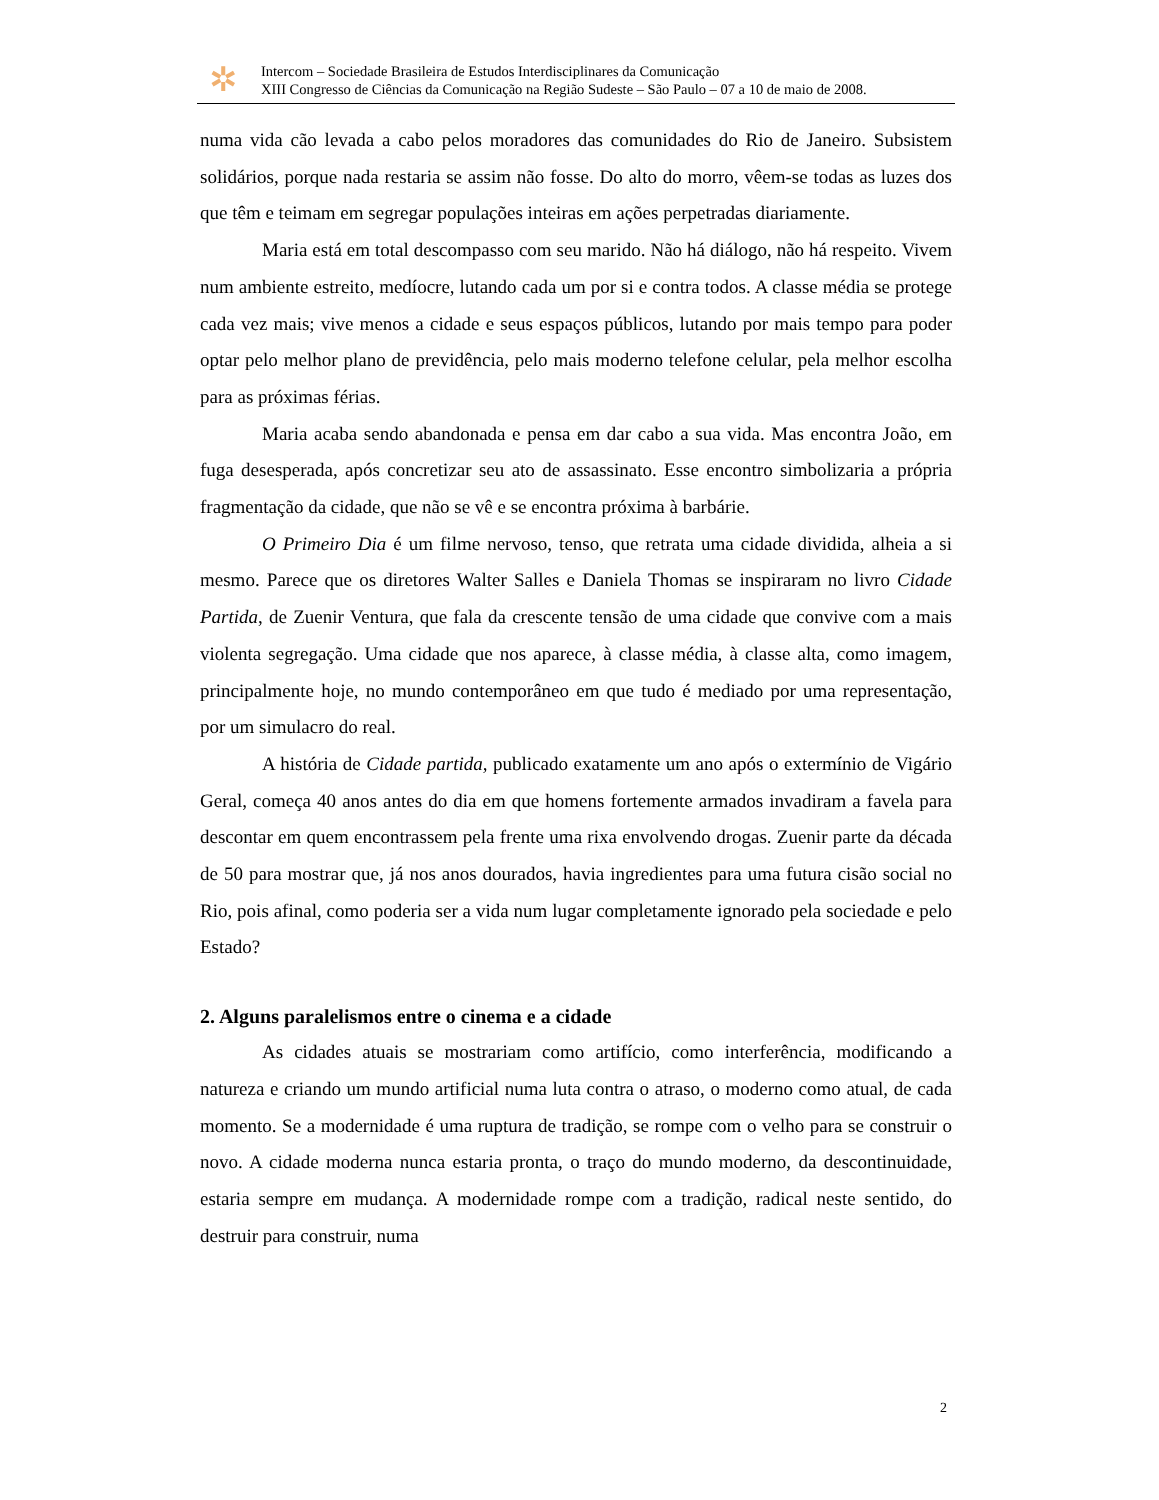✲
Intercom – Sociedade Brasileira de Estudos Interdisciplinares da Comunicação
XIII Congresso de Ciências da Comunicação na Região Sudeste – São Paulo – 07 a 10 de maio de 2008.
numa vida cão levada a cabo pelos moradores das comunidades do Rio de Janeiro. Subsistem solidários, porque nada restaria se assim não fosse. Do alto do morro, vêem-se todas as luzes dos que têm e teimam em segregar populações inteiras em ações perpetradas diariamente.
Maria está em total descompasso com seu marido. Não há diálogo, não há respeito. Vivem num ambiente estreito, medíocre, lutando cada um por si e contra todos. A classe média se protege cada vez mais; vive menos a cidade e seus espaços públicos, lutando por mais tempo para poder optar pelo melhor plano de previdência, pelo mais moderno telefone celular, pela melhor escolha para as próximas férias.
Maria acaba sendo abandonada e pensa em dar cabo a sua vida. Mas encontra João, em fuga desesperada, após concretizar seu ato de assassinato. Esse encontro simbolizaria a própria fragmentação da cidade, que não se vê e se encontra próxima à barbárie.
O Primeiro Dia é um filme nervoso, tenso, que retrata uma cidade dividida, alheia a si mesmo. Parece que os diretores Walter Salles e Daniela Thomas se inspiraram no livro Cidade Partida, de Zuenir Ventura, que fala da crescente tensão de uma cidade que convive com a mais violenta segregação. Uma cidade que nos aparece, à classe média, à classe alta, como imagem, principalmente hoje, no mundo contemporâneo em que tudo é mediado por uma representação, por um simulacro do real.
A história de Cidade partida, publicado exatamente um ano após o extermínio de Vigário Geral, começa 40 anos antes do dia em que homens fortemente armados invadiram a favela para descontar em quem encontrassem pela frente uma rixa envolvendo drogas. Zuenir parte da década de 50 para mostrar que, já nos anos dourados, havia ingredientes para uma futura cisão social no Rio, pois afinal, como poderia ser a vida num lugar completamente ignorado pela sociedade e pelo Estado?
2. Alguns paralelismos entre o cinema e a cidade
As cidades atuais se mostrariam como artifício, como interferência, modificando a natureza e criando um mundo artificial numa luta contra o atraso, o moderno como atual, de cada momento. Se a modernidade é uma ruptura de tradição, se rompe com o velho para se construir o novo. A cidade moderna nunca estaria pronta, o traço do mundo moderno, da descontinuidade, estaria sempre em mudança. A modernidade rompe com a tradição, radical neste sentido, do destruir para construir, numa
2